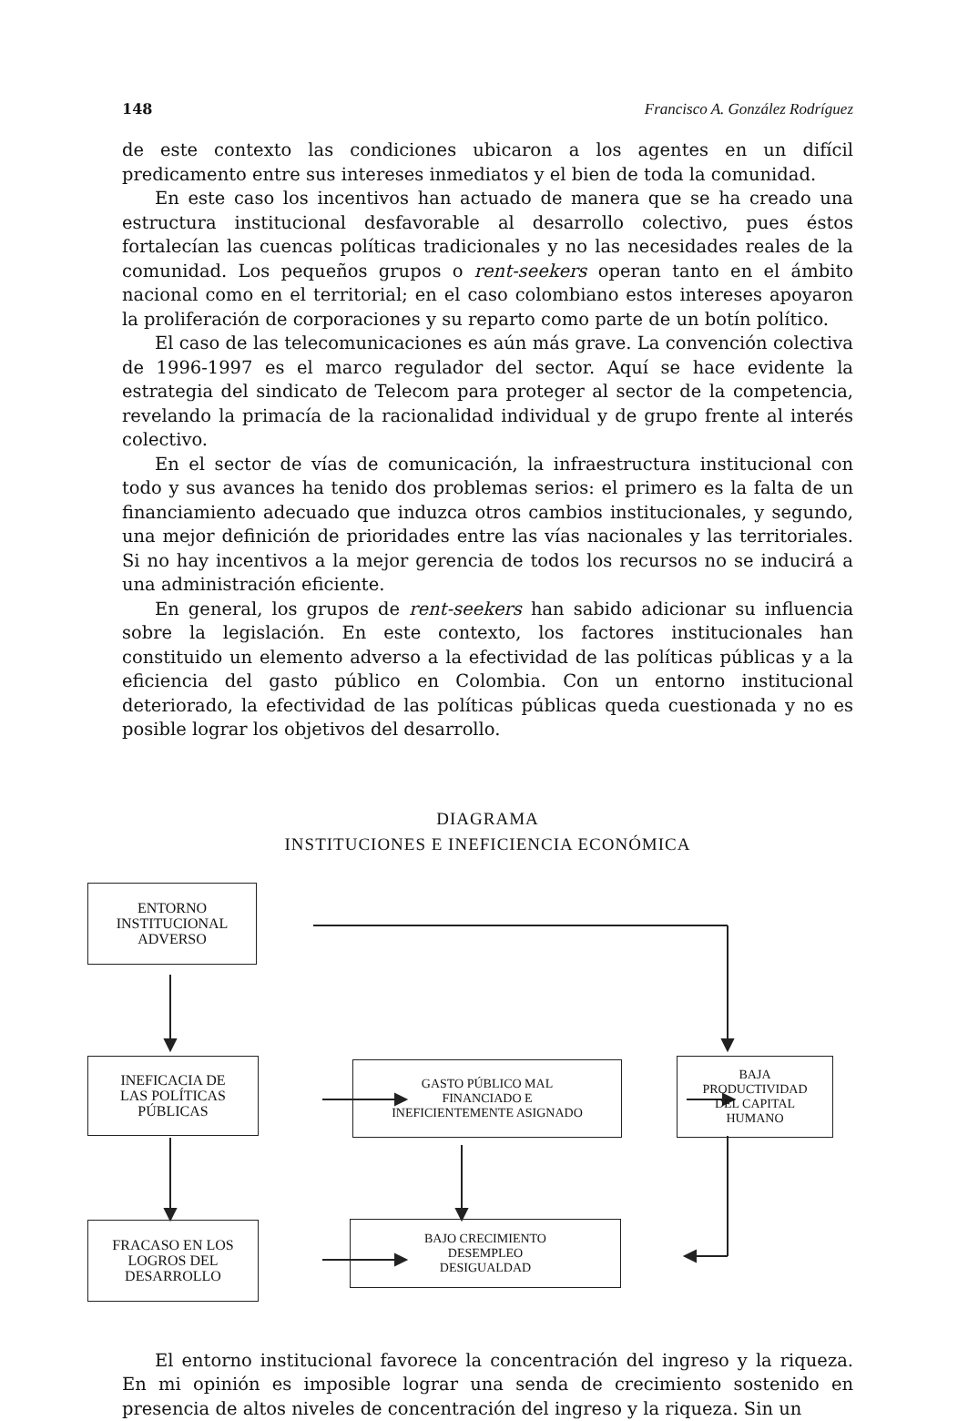148 Francisco A. González Rodríguez
de este contexto las condiciones ubicaron a los agentes en un difícil predicamento entre sus intereses inmediatos y el bien de toda la comunidad.
En este caso los incentivos han actuado de manera que se ha creado una estructura institucional desfavorable al desarrollo colectivo, pues éstos fortalecían las cuencas políticas tradicionales y no las necesidades reales de la comunidad. Los pequeños grupos o rent-seekers operan tanto en el ámbito nacional como en el territorial; en el caso colombiano estos intereses apoyaron la proliferación de corporaciones y su reparto como parte de un botín político.
El caso de las telecomunicaciones es aún más grave. La convención colectiva de 1996-1997 es el marco regulador del sector. Aquí se hace evidente la estrategia del sindicato de Telecom para proteger al sector de la competencia, revelando la primacía de la racionalidad individual y de grupo frente al interés colectivo.
En el sector de vías de comunicación, la infraestructura institucional con todo y sus avances ha tenido dos problemas serios: el primero es la falta de un financiamiento adecuado que induzca otros cambios institucionales, y segundo, una mejor definición de prioridades entre las vías nacionales y las territoriales. Si no hay incentivos a la mejor gerencia de todos los recursos no se inducirá a una administración eficiente.
En general, los grupos de rent-seekers han sabido adicionar su influencia sobre la legislación. En este contexto, los factores institucionales han constituido un elemento adverso a la efectividad de las políticas públicas y a la eficiencia del gasto público en Colombia. Con un entorno institucional deteriorado, la efectividad de las políticas públicas queda cuestionada y no es posible lograr los objetivos del desarrollo.
DIAGRAMA
INSTITUCIONES E INEFICIENCIA ECONÓMICA
ENTORNO
INSTITUCIONAL
ADVERSO
INEFICACIA DE
LAS POLÍTICAS
PÚBLICAS
GASTO PÚBLICO MAL
FINANCIADO E
INEFICIENTEMENTE ASIGNADO
BAJA
PRODUCTIVIDAD
DEL CAPITAL
HUMANO
FRACASO EN LOS
LOGROS DEL
DESARROLLO
BAJO CRECIMIENTO
DESEMPLEO
DESIGUALDAD
El entorno institucional favorece la concentración del ingreso y la riqueza. En mi opinión es imposible lograr una senda de crecimiento sostenido en presencia de altos niveles de concentración del ingreso y la riqueza. Sin un